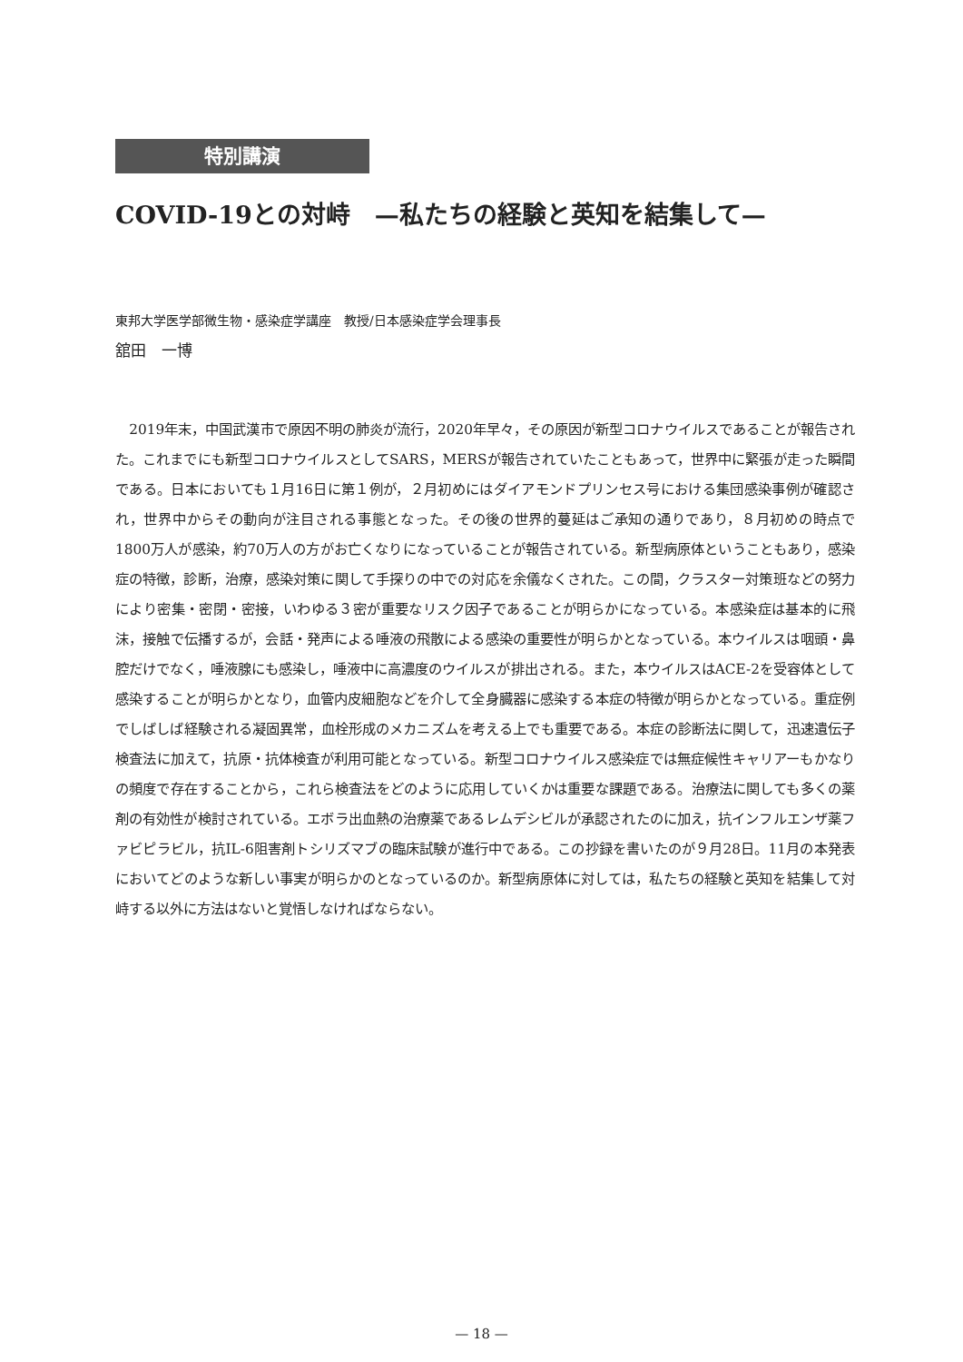特別講演
COVID-19との対峙　—私たちの経験と英知を結集して—
東邦大学医学部微生物・感染症学講座　教授/日本感染症学会理事長
舘田　一博
2019年末，中国武漢市で原因不明の肺炎が流行，2020年早々，その原因が新型コロナウイルスであることが報告された。これまでにも新型コロナウイルスとしてSARS，MERSが報告されていたこともあって，世界中に緊張が走った瞬間である。日本においても１月16日に第１例が，２月初めにはダイアモンドプリンセス号における集団感染事例が確認され，世界中からその動向が注目される事態となった。その後の世界的蔓延はご承知の通りであり，８月初めの時点で1800万人が感染，約70万人の方がお亡くなりになっていることが報告されている。新型病原体ということもあり，感染症の特徴，診断，治療，感染対策に関して手探りの中での対応を余儀なくされた。この間，クラスター対策班などの努力により密集・密閉・密接，いわゆる３密が重要なリスク因子であることが明らかになっている。本感染症は基本的に飛沫，接触で伝播するが，会話・発声による唾液の飛散による感染の重要性が明らかとなっている。本ウイルスは咽頭・鼻腔だけでなく，唾液腺にも感染し，唾液中に高濃度のウイルスが排出される。また，本ウイルスはACE-2を受容体として感染することが明らかとなり，血管内皮細胞などを介して全身臓器に感染する本症の特徴が明らかとなっている。重症例でしばしば経験される凝固異常，血栓形成のメカニズムを考える上でも重要である。本症の診断法に関して，迅速遺伝子検査法に加えて，抗原・抗体検査が利用可能となっている。新型コロナウイルス感染症では無症候性キャリアーもかなりの頻度で存在することから，これら検査法をどのように応用していくかは重要な課題である。治療法に関しても多くの薬剤の有効性が検討されている。エボラ出血熱の治療薬であるレムデシビルが承認されたのに加え，抗インフルエンザ薬ファビピラビル，抗IL-6阻害剤トシリズマブの臨床試験が進行中である。この抄録を書いたのが９月28日。11月の本発表においてどのような新しい事実が明らかのとなっているのか。新型病原体に対しては，私たちの経験と英知を結集して対峙する以外に方法はないと覚悟しなければならない。
— 18 —